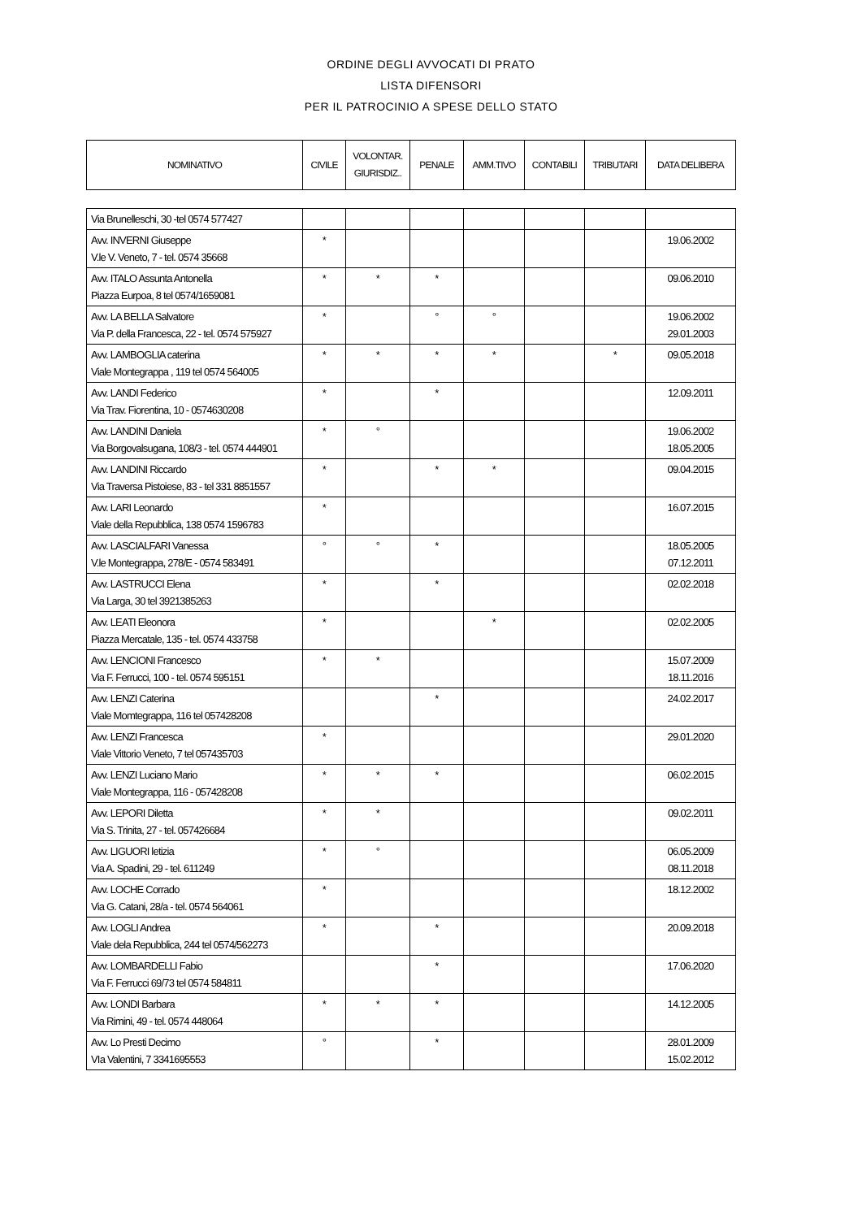ORDINE DEGLI AVVOCATI DI PRATO
LISTA DIFENSORI
PER IL PATROCINIO A SPESE DELLO STATO
| NOMINATIVO | CIVILE | VOLONTAR. GIURISDIZ.. | PENALE | AMM.TIVO | CONTABILI | TRIBUTARI | DATA DELIBERA |
| --- | --- | --- | --- | --- | --- | --- | --- |
| Via Brunelleschi, 30 -tel 0574 577427 | | | | | | | |
| Avv. INVERNI Giuseppe V.le V. Veneto, 7 - tel. 0574 35668 | * | | | | | | 19.06.2002 |
| Avv. ITALO Assunta Antonella Piazza Eurpoa, 8 tel 0574/1659081 | * | * | * | | | | 09.06.2010 |
| Avv. LA BELLA Salvatore Via P. della Francesca, 22 - tel. 0574 575927 | * | | ° | ° | | | 19.06.2002 29.01.2003 |
| Avv. LAMBOGLIA caterina Viale Montegrappa , 119 tel 0574 564005 | * | * | * | * | | * | 09.05.2018 |
| Avv. LANDI Federico Via Trav. Fiorentina, 10 - 0574630208 | * | | * | | | | 12.09.2011 |
| Avv. LANDINI Daniela Via Borgovalsugana, 108/3 - tel. 0574 444901 | * | ° | | | | | 19.06.2002 18.05.2005 |
| Avv. LANDINI Riccardo Via Traversa Pistoiese, 83 - tel 331 8851557 | * | | * | * | | | 09.04.2015 |
| Avv. LARI Leonardo Viale della Repubblica, 138 0574 1596783 | * | | | | | | 16.07.2015 |
| Avv. LASCIALFARI Vanessa V.le Montegrappa, 278/E - 0574 583491 | ° | ° | * | | | | 18.05.2005 07.12.2011 |
| Avv. LASTRUCCI Elena Via Larga, 30 tel 3921385263 | * | | * | | | | 02.02.2018 |
| Avv. LEATI Eleonora Piazza Mercatale, 135 - tel. 0574 433758 | * | | | * | | | 02.02.2005 |
| Avv. LENCIONI Francesco Via F. Ferrucci, 100 - tel. 0574 595151 | * | * | | | | | 15.07.2009 18.11.2016 |
| Avv. LENZI Caterina Viale Momtegrappa, 116 tel 057428208 | | | * | | | | 24.02.2017 |
| Avv. LENZI Francesca Viale Vittorio Veneto, 7 tel 057435703 | * | | | | | | 29.01.2020 |
| Avv. LENZI Luciano Mario Viale Montegrappa, 116 - 057428208 | * | * | * | | | | 06.02.2015 |
| Avv. LEPORI Diletta Via S. Trinita, 27 - tel. 057426684 | * | * | | | | | 09.02.2011 |
| Avv. LIGUORI letizia Via A. Spadini, 29 - tel. 611249 | * | ° | | | | | 06.05.2009 08.11.2018 |
| Avv. LOCHE Corrado Via G. Catani, 28/a - tel. 0574 564061 | * | | | | | | 18.12.2002 |
| Avv. LOGLI Andrea Viale dela Repubblica, 244 tel 0574/562273 | * | | * | | | | 20.09.2018 |
| Avv. LOMBARDELLI Fabio Via F. Ferrucci 69/73 tel 0574 584811 | | | * | | | | 17.06.2020 |
| Avv. LONDI Barbara Via Rimini, 49 - tel. 0574 448064 | * | * | * | | | | 14.12.2005 |
| Avv. Lo Presti Decimo VIa Valentini, 7 3341695553 | ° | | * | | | | 28.01.2009 15.02.2012 |